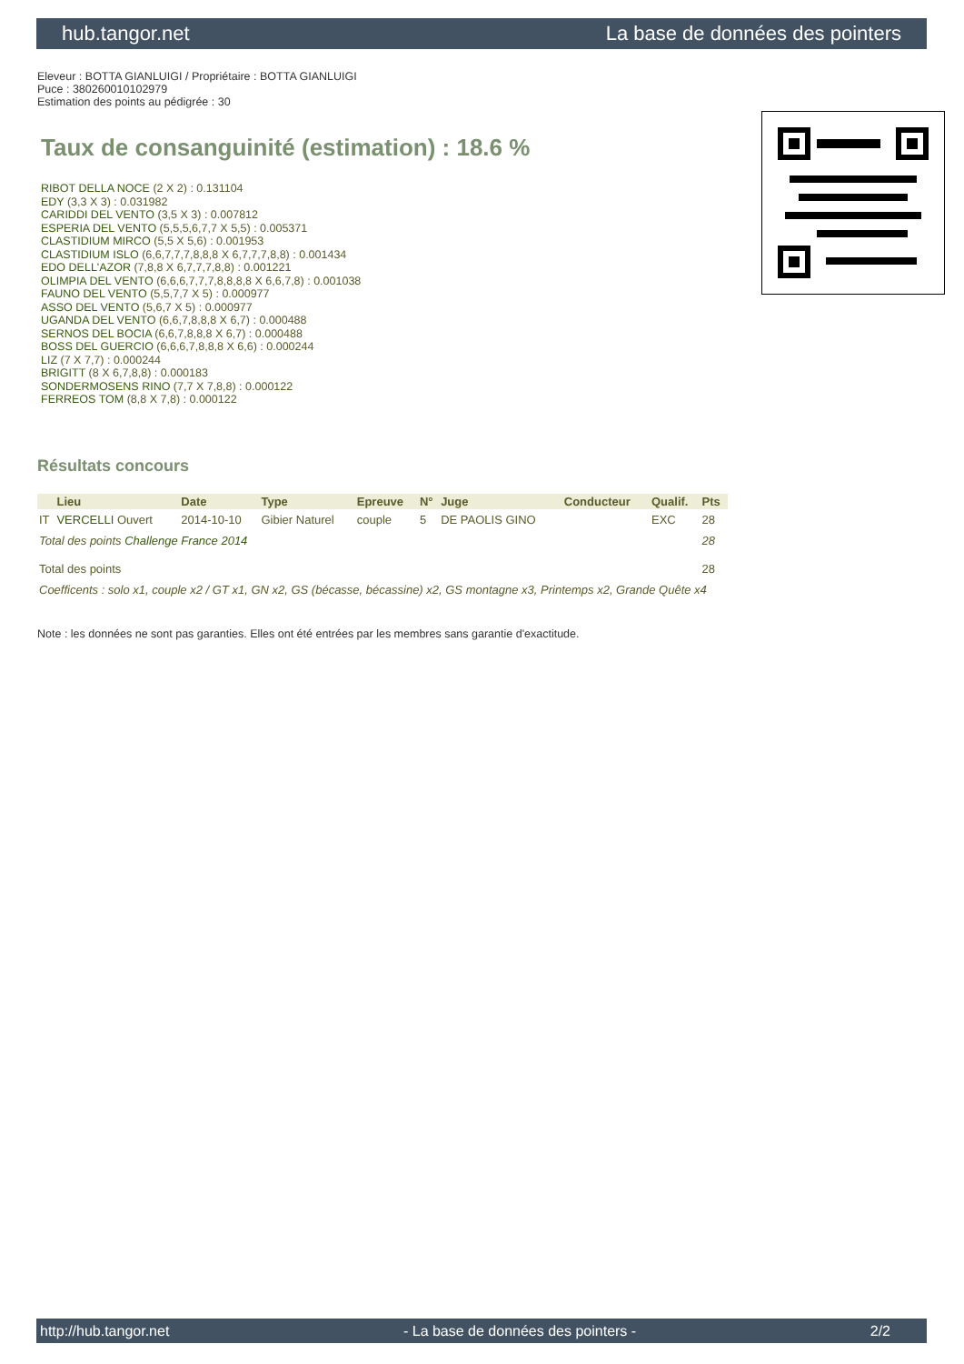hub.tangor.net La base de données des pointers
Eleveur : BOTTA GIANLUIGI / Propriétaire : BOTTA GIANLUIGI
Puce : 380260010102979
Estimation des points au pédigrée : 30
Taux de consanguinité (estimation) : 18.6 %
RIBOT DELLA NOCE (2 X 2) : 0.131104
EDY (3,3 X 3) : 0.031982
CARIDDI DEL VENTO (3,5 X 3) : 0.007812
ESPERIA DEL VENTO (5,5,5,6,7,7 X 5,5) : 0.005371
CLASTIDIUM MIRCO (5,5 X 5,6) : 0.001953
CLASTIDIUM ISLO (6,6,7,7,7,8,8,8 X 6,7,7,7,8,8) : 0.001434
EDO DELL'AZOR (7,8,8 X 6,7,7,7,8,8) : 0.001221
OLIMPIA DEL VENTO (6,6,6,7,7,7,8,8,8,8 X 6,6,7,8) : 0.001038
FAUNO DEL VENTO (5,5,7,7 X 5) : 0.000977
ASSO DEL VENTO (5,6,7 X 5) : 0.000977
UGANDA DEL VENTO (6,6,7,8,8,8 X 6,7) : 0.000488
SERNOS DEL BOCIA (6,6,7,8,8,8 X 6,7) : 0.000488
BOSS DEL GUERCIO (6,6,6,7,8,8,8 X 6,6) : 0.000244
LIZ (7 X 7,7) : 0.000244
BRIGITT (8 X 6,7,8,8) : 0.000183
SONDERMOSENS RINO (7,7 X 7,8,8) : 0.000122
FERREOS TOM (8,8 X 7,8) : 0.000122
Résultats concours
| | Lieu | Date | Type | Epreuve | N° | Juge | Conducteur | Qualif. | Pts |
| --- | --- | --- | --- | --- | --- | --- | --- | --- | --- |
| IT | VERCELLI Ouvert | 2014-10-10 | Gibier Naturel | couple | 5 | DE PAOLIS GINO | | EXC | 28 |
| Total des points Challenge France 2014 | | | | | | | | | 28 |
| Total des points | | | | | | | | | 28 |
| Coefficents : solo x1, couple x2 / GT x1, GN x2, GS (bécasse, bécassine) x2, GS montagne x3, Printemps x2, Grande Quête x4 | | | | | | | | | |
Note : les données ne sont pas garanties. Elles ont été entrées par les membres sans garantie d'exactitude.
http://hub.tangor.net - La base de données des pointers - 2/2